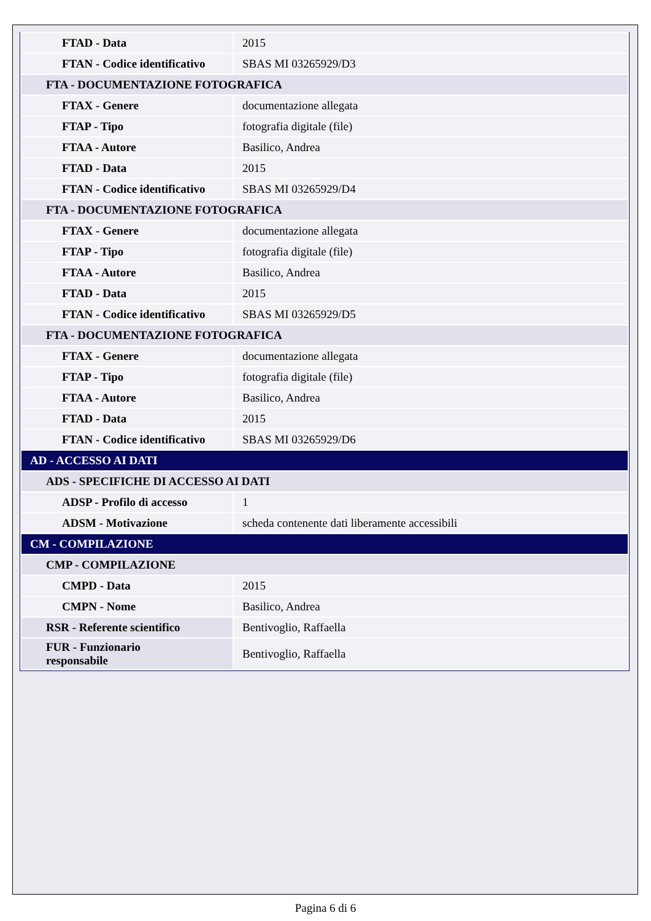| FTAD - Data | 2015 |
| FTAN - Codice identificativo | SBAS MI 03265929/D3 |
| FTA - DOCUMENTAZIONE FOTOGRAFICA | |
| FTAX - Genere | documentazione allegata |
| FTAP - Tipo | fotografia digitale (file) |
| FTAA - Autore | Basilico, Andrea |
| FTAD - Data | 2015 |
| FTAN - Codice identificativo | SBAS MI 03265929/D4 |
| FTA - DOCUMENTAZIONE FOTOGRAFICA | |
| FTAX - Genere | documentazione allegata |
| FTAP - Tipo | fotografia digitale (file) |
| FTAA - Autore | Basilico, Andrea |
| FTAD - Data | 2015 |
| FTAN - Codice identificativo | SBAS MI 03265929/D5 |
| FTA - DOCUMENTAZIONE FOTOGRAFICA | |
| FTAX - Genere | documentazione allegata |
| FTAP - Tipo | fotografia digitale (file) |
| FTAA - Autore | Basilico, Andrea |
| FTAD - Data | 2015 |
| FTAN - Codice identificativo | SBAS MI 03265929/D6 |
| AD - ACCESSO AI DATI | |
| ADS - SPECIFICHE DI ACCESSO AI DATI | |
| ADSP - Profilo di accesso | 1 |
| ADSM - Motivazione | scheda contenente dati liberamente accessibili |
| CM - COMPILAZIONE | |
| CMP - COMPILAZIONE | |
| CMPD - Data | 2015 |
| CMPN - Nome | Basilico, Andrea |
| RSR - Referente scientifico | Bentivoglio, Raffaella |
| FUR - Funzionario responsabile | Bentivoglio, Raffaella |
Pagina 6 di 6